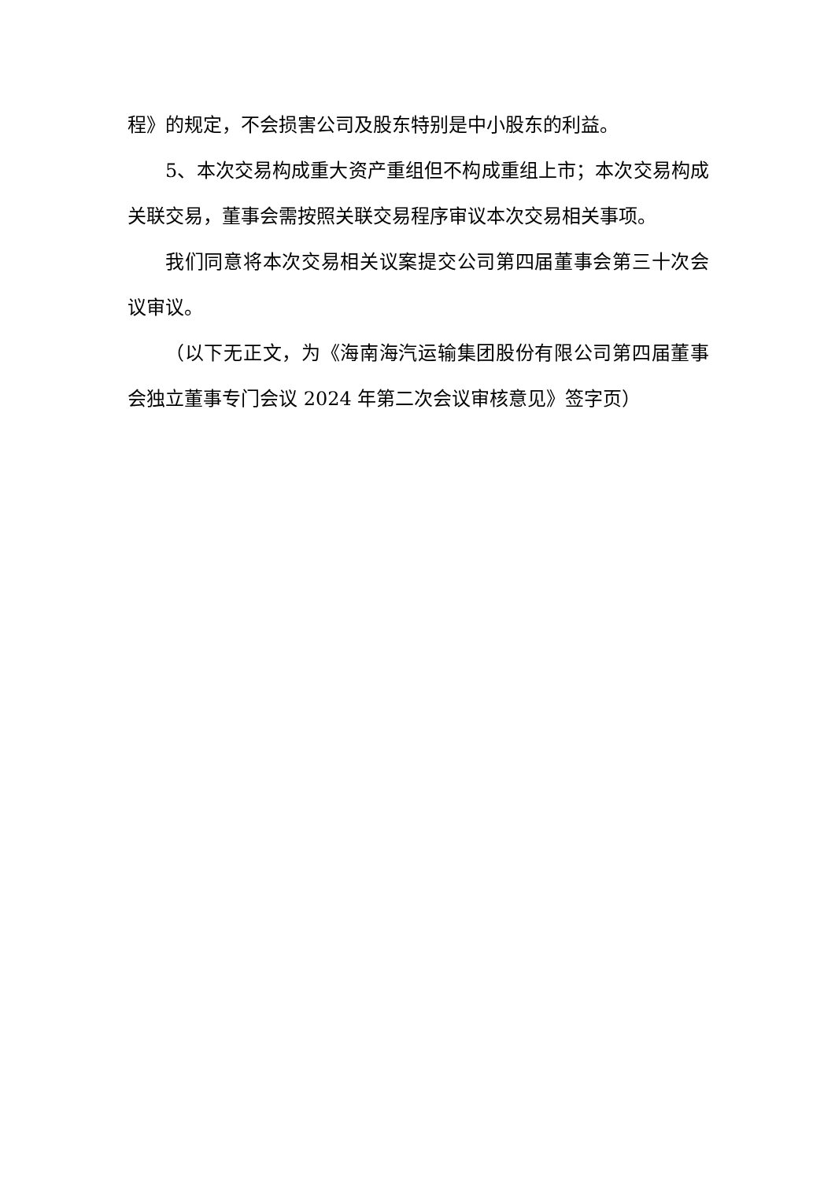程》的规定，不会损害公司及股东特别是中小股东的利益。
5、本次交易构成重大资产重组但不构成重组上市；本次交易构成关联交易，董事会需按照关联交易程序审议本次交易相关事项。
我们同意将本次交易相关议案提交公司第四届董事会第三十次会议审议。
（以下无正文，为《海南海汽运输集团股份有限公司第四届董事会独立董事专门会议 2024 年第二次会议审核意见》签字页）